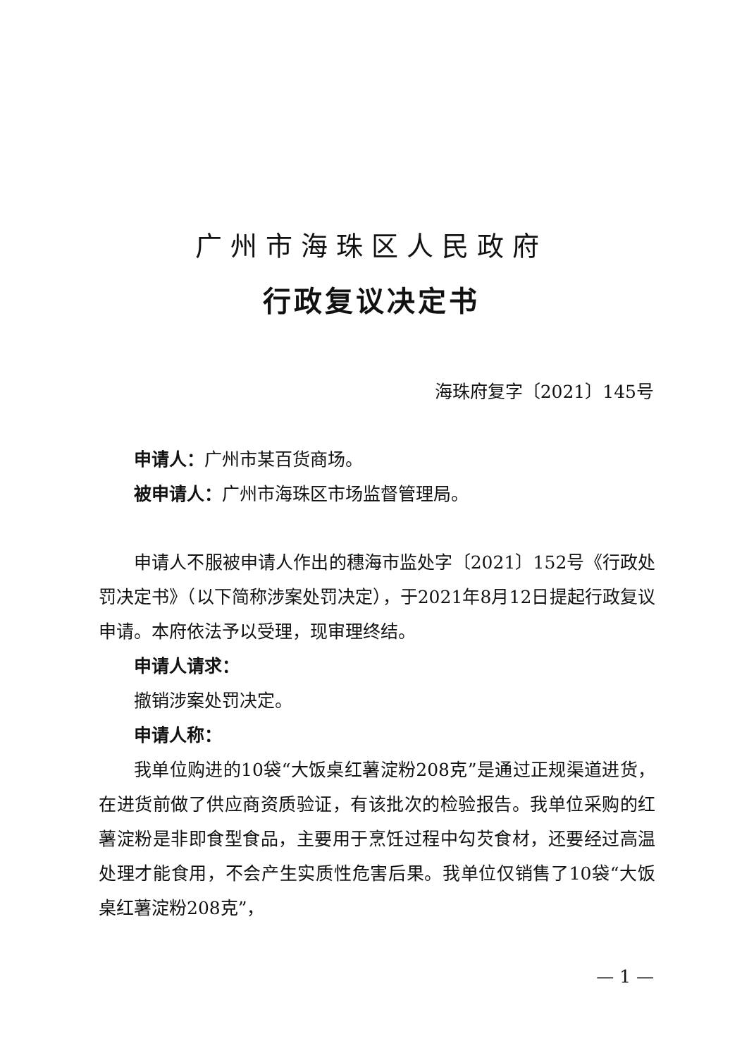广州市海珠区人民政府
行政复议决定书
海珠府复字〔2021〕145号
申请人：广州市某百货商场。
被申请人：广州市海珠区市场监督管理局。
申请人不服被申请人作出的穗海市监处字〔2021〕152号《行政处罚决定书》（以下简称涉案处罚决定），于2021年8月12日提起行政复议申请。本府依法予以受理，现审理终结。
申请人请求：
撤销涉案处罚决定。
申请人称：
我单位购进的10袋“大饭桌红薯淀粉208克”是通过正规渠道进货，在进货前做了供应商资质验证，有该批次的检验报告。我单位采购的红薯淀粉是非即食型食品，主要用于烹饪过程中勾芡食材，还要经过高温处理才能食用，不会产生实质性危害后果。我单位仅销售了10袋“大饭桌红薯淀粉208克”，
— 1 —